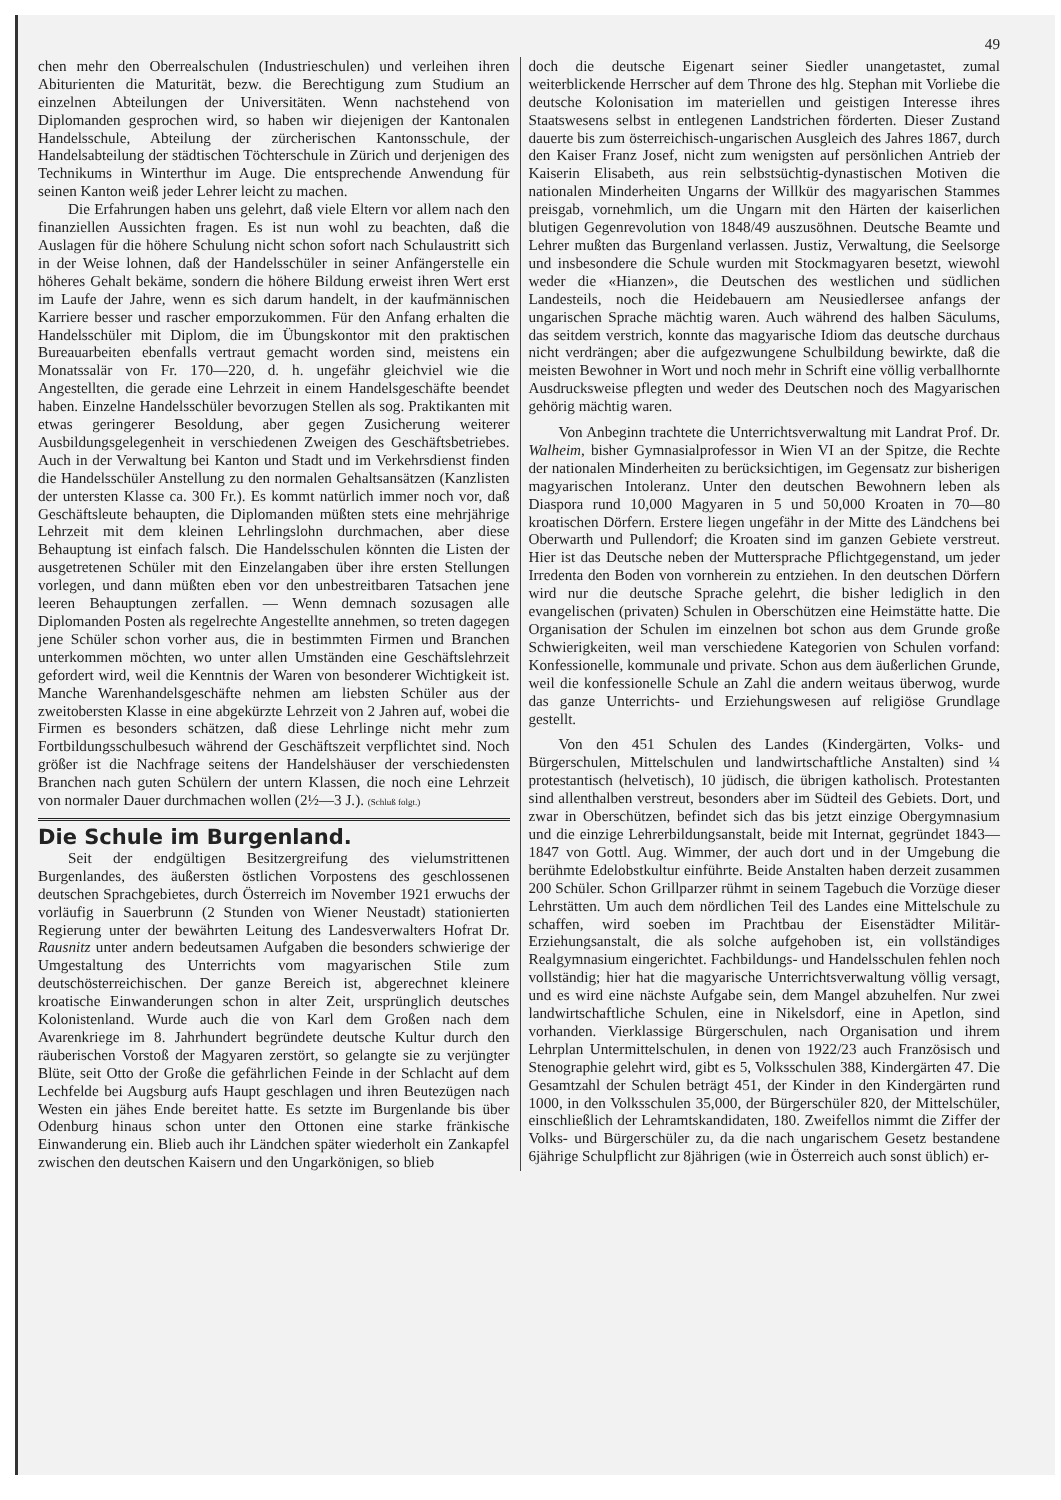49
chen mehr den Oberrealschulen (Industrieschulen) und verleihen ihren Abiturienten die Maturität, bezw. die Berechtigung zum Studium an einzelnen Abteilungen der Universitäten. Wenn nachstehend von Diplomanden gesprochen wird, so haben wir diejenigen der Kantonalen Handelsschule, Abteilung der zürcherischen Kantonsschule, der Handelsabteilung der städtischen Töchterschule in Zürich und derjenigen des Technikums in Winterthur im Auge. Die entsprechende Anwendung für seinen Kanton weiß jeder Lehrer leicht zu machen.
Die Erfahrungen haben uns gelehrt, daß viele Eltern vor allem nach den finanziellen Aussichten fragen. Es ist nun wohl zu beachten, daß die Auslagen für die höhere Schulung nicht schon sofort nach Schulaustritt sich in der Weise lohnen, daß der Handelsschüler in seiner Anfängerstelle ein höheres Gehalt bekäme, sondern die höhere Bildung erweist ihren Wert erst im Laufe der Jahre, wenn es sich darum handelt, in der kaufmännischen Karriere besser und rascher emporzukommen. Für den Anfang erhalten die Handelsschüler mit Diplom, die im Übungskontor mit den praktischen Bureauarbeiten ebenfalls vertraut gemacht worden sind, meistens ein Monatssalär von Fr. 170—220, d. h. ungefähr gleichviel wie die Angestellten, die gerade eine Lehrzeit in einem Handelsgeschäfte beendet haben. Einzelne Handelsschüler bevorzugen Stellen als sog. Praktikanten mit etwas geringerer Besoldung, aber gegen Zusicherung weiterer Ausbildungsgelegenheit in verschiedenen Zweigen des Geschäftsbetriebes. Auch in der Verwaltung bei Kanton und Stadt und im Verkehrsdienst finden die Handelsschüler Anstellung zu den normalen Gehaltsansätzen (Kanzlisten der untersten Klasse ca. 300 Fr.). Es kommt natürlich immer noch vor, daß Geschäftsleute behaupten, die Diplomanden müßten stets eine mehrjährige Lehrzeit mit dem kleinen Lehrlingslohn durchmachen, aber diese Behauptung ist einfach falsch. Die Handelsschulen könnten die Listen der ausgetretenen Schüler mit den Einzelangaben über ihre ersten Stellungen vorlegen, und dann müßten eben vor den unbestreitbaren Tatsachen jene leeren Behauptungen zerfallen. — Wenn demnach sozusagen alle Diplomanden Posten als regelrechte Angestellte annehmen, so treten dagegen jene Schüler schon vorher aus, die in bestimmten Firmen und Branchen unterkommen möchten, wo unter allen Umständen eine Geschäftslehrzeit gefordert wird, weil die Kenntnis der Waren von besonderer Wichtigkeit ist. Manche Warenhandelsgeschäfte nehmen am liebsten Schüler aus der zweitobersten Klasse in eine abgekürzte Lehrzeit von 2 Jahren auf, wobei die Firmen es besonders schätzen, daß diese Lehrlinge nicht mehr zum Fortbildungsschulbesuch während der Geschäftszeit verpflichtet sind. Noch größer ist die Nachfrage seitens der Handelshäuser der verschiedensten Branchen nach guten Schülern der untern Klassen, die noch eine Lehrzeit von normaler Dauer durchmachen wollen (2½—3 J.). (Schluß folgt.)
Die Schule im Burgenland.
Seit der endgültigen Besitzergreifung des vielumstrittenen Burgenlandes, des äußersten östlichen Vorpostens des geschlossenen deutschen Sprachgebietes, durch Österreich im November 1921 erwuchs der vorläufig in Sauerbrunn (2 Stunden von Wiener Neustadt) stationierten Regierung unter der bewährten Leitung des Landesverwalters Hofrat Dr. Rausnitz unter andern bedeutsamen Aufgaben die besonders schwierige der Umgestaltung des Unterrichts vom magyarischen Stile zum deutschösterreichischen. Der ganze Bereich ist, abgerechnet kleinere kroatische Einwanderungen schon in alter Zeit, ursprünglich deutsches Kolonistenland. Wurde auch die von Karl dem Großen nach dem Avarenkriege im 8. Jahrhundert begründete deutsche Kultur durch den räuberischen Vorstoß der Magyaren zerstört, so gelangte sie zu verjüngter Blüte, seit Otto der Große die gefährlichen Feinde in der Schlacht auf dem Lechfelde bei Augsburg aufs Haupt geschlagen und ihren Beutezügen nach Westen ein jähes Ende bereitet hatte. Es setzte im Burgenlande bis über Odenburg hinaus schon unter den Ottonen eine starke fränkische Einwanderung ein. Blieb auch ihr Ländchen später wiederholt ein Zankapfel zwischen den deutschen Kaisern und den Ungarkönigen, so blieb
doch die deutsche Eigenart seiner Siedler unangetastet, zumal weiterblickende Herrscher auf dem Throne des hlg. Stephan mit Vorliebe die deutsche Kolonisation im materiellen und geistigen Interesse ihres Staatswesens selbst in entlegenen Landstrichen förderten. Dieser Zustand dauerte bis zum österreichisch-ungarischen Ausgleich des Jahres 1867, durch den Kaiser Franz Josef, nicht zum wenigsten auf persönlichen Antrieb der Kaiserin Elisabeth, aus rein selbstsüchtig-dynastischen Motiven die nationalen Minderheiten Ungarns der Willkür des magyarischen Stammes preisgab, vornehmlich, um die Ungarn mit den Härten der kaiserlichen blutigen Gegenrevolution von 1848/49 auszusöhnen. Deutsche Beamte und Lehrer mußten das Burgenland verlassen. Justiz, Verwaltung, die Seelsorge und insbesondere die Schule wurden mit Stockmagyaren besetzt, wiewohl weder die «Hianzen», die Deutschen des westlichen und südlichen Landesteils, noch die Heidebauern am Neusiedlersee anfangs der ungarischen Sprache mächtig waren. Auch während des halben Säculums, das seitdem verstrich, konnte das magyarische Idiom das deutsche durchaus nicht verdrängen; aber die aufgezwungene Schulbildung bewirkte, daß die meisten Bewohner in Wort und noch mehr in Schrift eine völlig verballhornte Ausdrucksweise pflegten und weder des Deutschen noch des Magyarischen gehörig mächtig waren.
Von Anbeginn trachtete die Unterrichtsverwaltung mit Landrat Prof. Dr. Walheim, bisher Gymnasialprofessor in Wien VI an der Spitze, die Rechte der nationalen Minderheiten zu berücksichtigen, im Gegensatz zur bisherigen magyarischen Intoleranz. Unter den deutschen Bewohnern leben als Diaspora rund 10,000 Magyaren in 5 und 50,000 Kroaten in 70—80 kroatischen Dörfern. Erstere liegen ungefähr in der Mitte des Ländchens bei Oberwarth und Pullendorf; die Kroaten sind im ganzen Gebiete verstreut. Hier ist das Deutsche neben der Muttersprache Pflichtgegenstand, um jeder Irredenta den Boden von vornherein zu entziehen. In den deutschen Dörfern wird nur die deutsche Sprache gelehrt, die bisher lediglich in den evangelischen (privaten) Schulen in Oberschützen eine Heimstätte hatte. Die Organisation der Schulen im einzelnen bot schon aus dem Grunde große Schwierigkeiten, weil man verschiedene Kategorien von Schulen vorfand: Konfessionelle, kommunale und private. Schon aus dem äußerlichen Grunde, weil die konfessionelle Schule an Zahl die andern weitaus überwog, wurde das ganze Unterrichts- und Erziehungswesen auf religiöse Grundlage gestellt.
Von den 451 Schulen des Landes (Kindergärten, Volks- und Bürgerschulen, Mittelschulen und landwirtschaftliche Anstalten) sind ¼ protestantisch (helvetisch), 10 jüdisch, die übrigen katholisch. Protestanten sind allenthalben verstreut, besonders aber im Südteil des Gebiets. Dort, und zwar in Oberschützen, befindet sich das bis jetzt einzige Obergymnasium und die einzige Lehrerbildungsanstalt, beide mit Internat, gegründet 1843—1847 von Gottl. Aug. Wimmer, der auch dort und in der Umgebung die berühmte Edelobstkultur einführte. Beide Anstalten haben derzeit zusammen 200 Schüler. Schon Grillparzer rühmt in seinem Tagebuch die Vorzüge dieser Lehrstätten. Um auch dem nördlichen Teil des Landes eine Mittelschule zu schaffen, wird soeben im Prachtbau der Eisenstädter Militär-Erziehungsanstalt, die als solche aufgehoben ist, ein vollständiges Realgymnasium eingerichtet. Fachbildungs- und Handelsschulen fehlen noch vollständig; hier hat die magyarische Unterrichtsverwaltung völlig versagt, und es wird eine nächste Aufgabe sein, dem Mangel abzuhelfen. Nur zwei landwirtschaftliche Schulen, eine in Nikelsdorf, eine in Apetlon, sind vorhanden. Vierklassige Bürgerschulen, nach Organisation und ihrem Lehrplan Untermittelschulen, in denen von 1922/23 auch Französisch und Stenographie gelehrt wird, gibt es 5, Volksschulen 388, Kindergärten 47. Die Gesamtzahl der Schulen beträgt 451, der Kinder in den Kindergärten rund 1000, in den Volksschulen 35,000, der Bürgerschüler 820, der Mittelschüler, einschließlich der Lehramtskandidaten, 180. Zweifellos nimmt die Ziffer der Volks- und Bürgerschüler zu, da die nach ungarischem Gesetz bestandene 6jährige Schulpflicht zur 8jährigen (wie in Österreich auch sonst üblich) er-